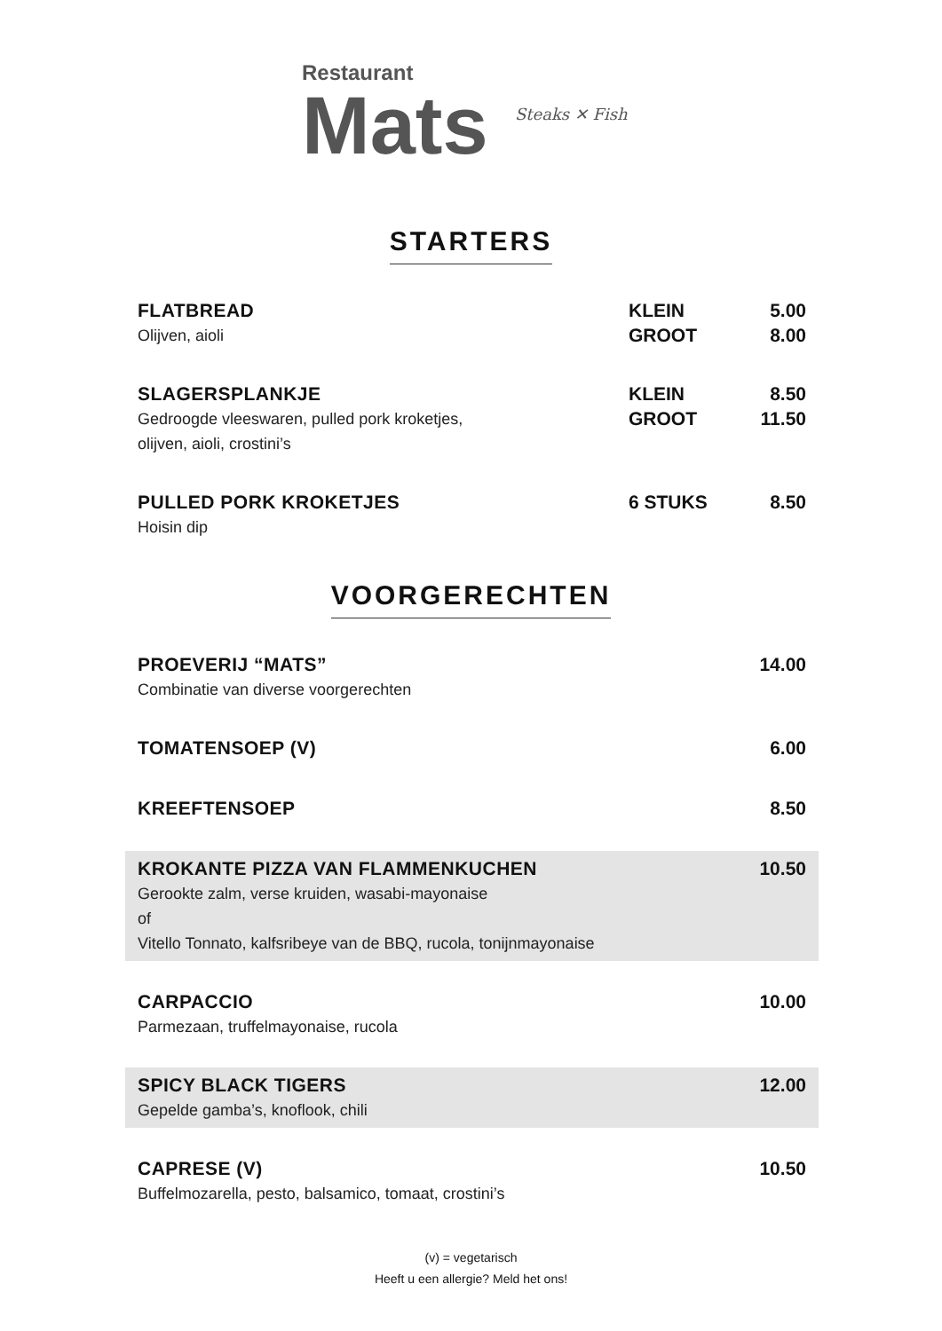Restaurant
Mats
Steaks ✕ Fish
STARTERS
FLATBREAD
Olijven, aioli
KLEIN
GROOT
5.00
8.00
SLAGERSPLANKJE
Gedroogde vleeswaren, pulled pork kroketjes,
olijven, aioli, crostini’s
KLEIN
GROOT
8.50
11.50
PULLED PORK KROKETJES
Hoisin dip
6 STUKS 8.50
VOORGERECHTEN
PROEVERIJ “MATS”
Combinatie van diverse voorgerechten
14.00
TOMATENSOEP (V) 6.00
KREEFTENSOEP 8.50
KROKANTE PIZZA VAN FLAMMENKUCHEN
Gerookte zalm, verse kruiden, wasabi-mayonaise
of
Vitello Tonnato, kalfsribeye van de BBQ, rucola, tonijnmayonaise
10.50
CARPACCIO
Parmezaan, truffelmayonaise, rucola
10.00
SPICY BLACK TIGERS
Gepelde gamba’s, knoflook, chili
12.00
CAPRESE (V)
Buffelmozarella, pesto, balsamico, tomaat, crostini’s
10.50
(v) = vegetarisch
Heeft u een allergie? Meld het ons!